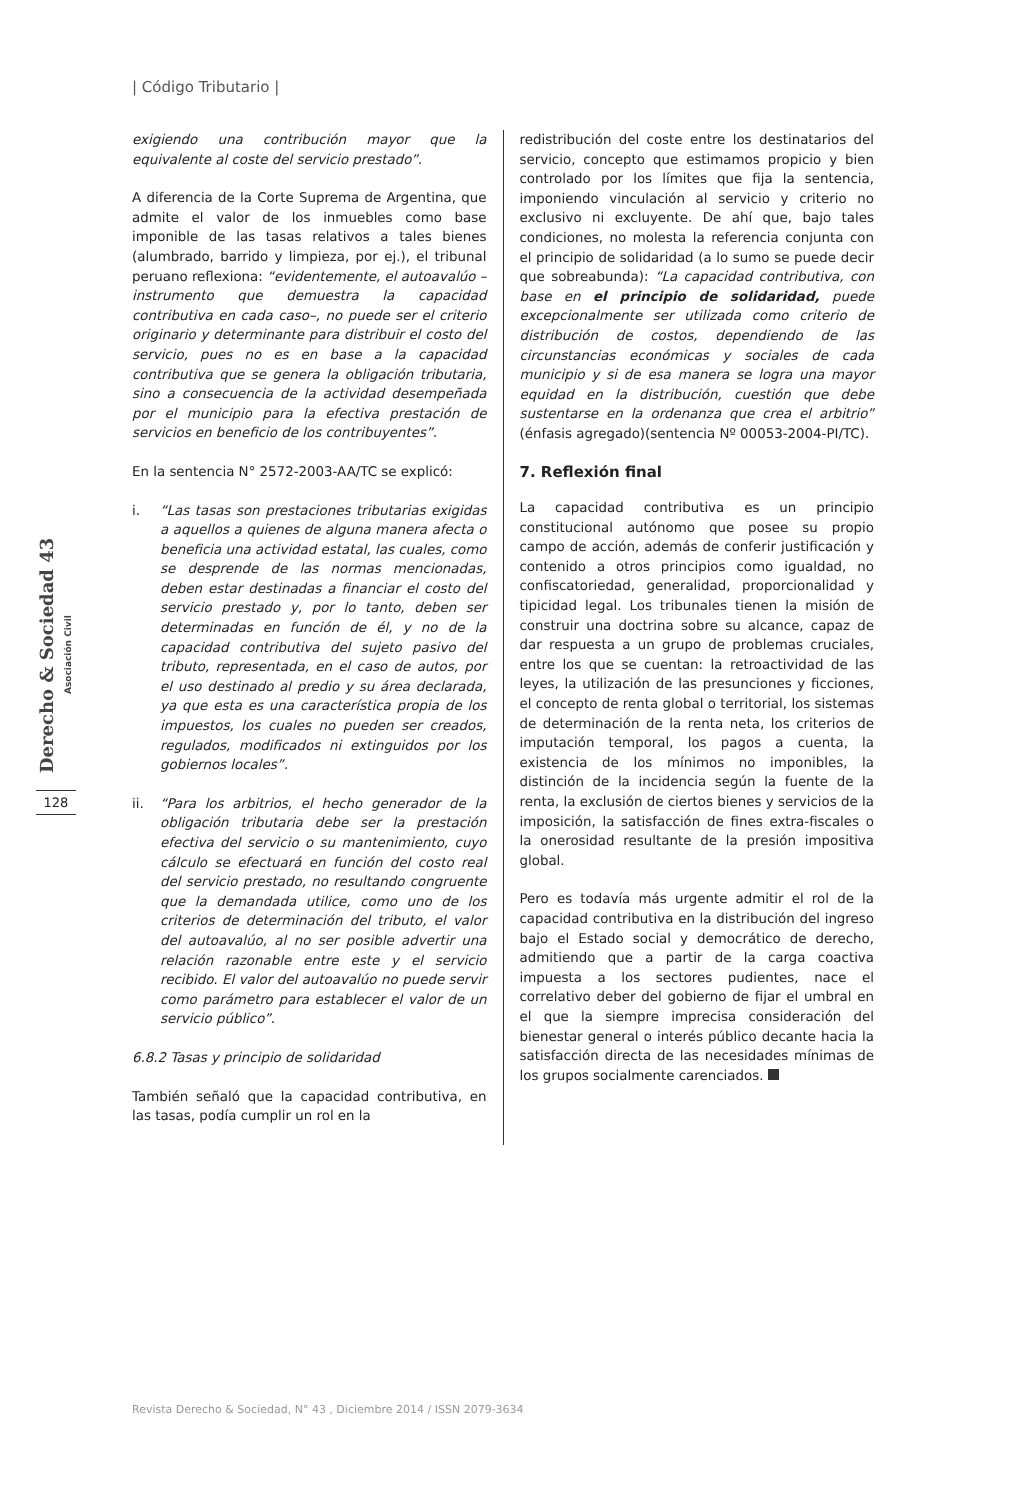| Código Tributario |
Derecho & Sociedad 43 Asociación Civil
128
exigiendo una contribución mayor que la equivalente al coste del servicio prestado”.
A diferencia de la Corte Suprema de Argentina, que admite el valor de los inmuebles como base imponible de las tasas relativos a tales bienes (alumbrado, barrido y limpieza, por ej.), el tribunal peruano reflexiona: “evidentemente, el autoavalúo –instrumento que demuestra la capacidad contributiva en cada caso–, no puede ser el criterio originario y determinante para distribuir el costo del servicio, pues no es en base a la capacidad contributiva que se genera la obligación tributaria, sino a consecuencia de la actividad desempeñada por el municipio para la efectiva prestación de servicios en beneficio de los contribuyentes”.
En la sentencia N° 2572-2003-AA/TC se explicó:
i. “Las tasas son prestaciones tributarias exigidas a aquellos a quienes de alguna manera afecta o beneficia una actividad estatal, las cuales, como se desprende de las normas mencionadas, deben estar destinadas a financiar el costo del servicio prestado y, por lo tanto, deben ser determinadas en función de él, y no de la capacidad contributiva del sujeto pasivo del tributo, representada, en el caso de autos, por el uso destinado al predio y su área declarada, ya que esta es una característica propia de los impuestos, los cuales no pueden ser creados, regulados, modificados ni extinguidos por los gobiernos locales”.
ii. “Para los arbitrios, el hecho generador de la obligación tributaria debe ser la prestación efectiva del servicio o su mantenimiento, cuyo cálculo se efectuará en función del costo real del servicio prestado, no resultando congruente que la demandada utilice, como uno de los criterios de determinación del tributo, el valor del autoavalúo, al no ser posible advertir una relación razonable entre este y el servicio recibido. El valor del autoavalúo no puede servir como parámetro para establecer el valor de un servicio público”.
6.8.2 Tasas y principio de solidaridad
También señaló que la capacidad contributiva, en las tasas, podía cumplir un rol en la
redistribución del coste entre los destinatarios del servicio, concepto que estimamos propicio y bien controlado por los límites que fija la sentencia, imponiendo vinculación al servicio y criterio no exclusivo ni excluyente. De ahí que, bajo tales condiciones, no molesta la referencia conjunta con el principio de solidaridad (a lo sumo se puede decir que sobreabunda): “La capacidad contributiva, con base en el principio de solidaridad, puede excepcionalmente ser utilizada como criterio de distribución de costos, dependiendo de las circunstancias económicas y sociales de cada municipio y si de esa manera se logra una mayor equidad en la distribución, cuestión que debe sustentarse en la ordenanza que crea el arbitrio” (énfasis agregado)(sentencia Nº 00053-2004-PI/TC).
7. Reflexión final
La capacidad contributiva es un principio constitucional autónomo que posee su propio campo de acción, además de conferir justificación y contenido a otros principios como igualdad, no confiscatoriedad, generalidad, proporcionalidad y tipicidad legal. Los tribunales tienen la misión de construir una doctrina sobre su alcance, capaz de dar respuesta a un grupo de problemas cruciales, entre los que se cuentan: la retroactividad de las leyes, la utilización de las presunciones y ficciones, el concepto de renta global o territorial, los sistemas de determinación de la renta neta, los criterios de imputación temporal, los pagos a cuenta, la existencia de los mínimos no imponibles, la distinción de la incidencia según la fuente de la renta, la exclusión de ciertos bienes y servicios de la imposición, la satisfacción de fines extra-fiscales o la onerosidad resultante de la presión impositiva global.
Pero es todavía más urgente admitir el rol de la capacidad contributiva en la distribución del ingreso bajo el Estado social y democrático de derecho, admitiendo que a partir de la carga coactiva impuesta a los sectores pudientes, nace el correlativo deber del gobierno de fijar el umbral en el que la siempre imprecisa consideración del bienestar general o interés público decante hacia la satisfacción directa de las necesidades mínimas de los grupos socialmente carenciados.
Revista Derecho & Sociedad, N° 43 , Diciembre 2014 / ISSN 2079-3634